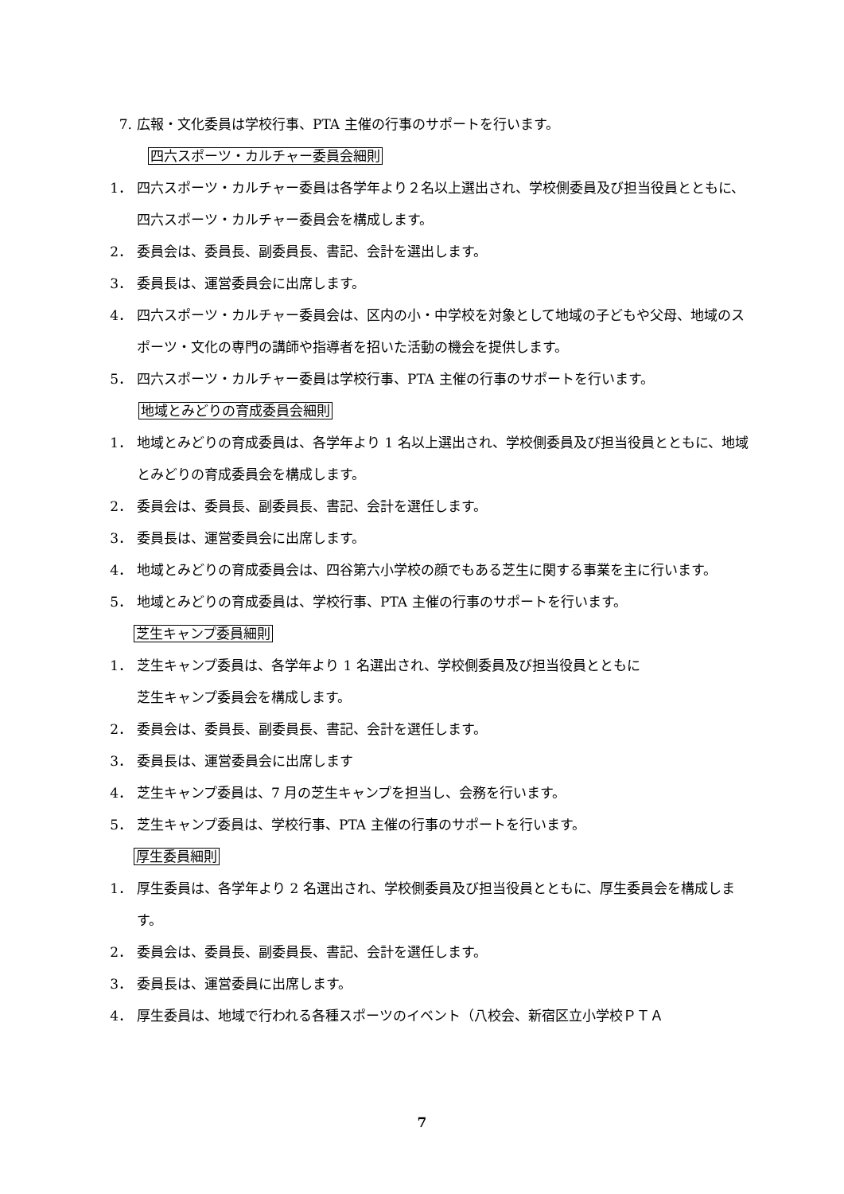7. 広報・文化委員は学校行事、PTA 主催の行事のサポートを行います。
四六スポーツ・カルチャー委員会細則
1． 四六スポーツ・カルチャー委員は各学年より２名以上選出され、学校側委員及び担当役員とともに、四六スポーツ・カルチャー委員会を構成します。
2． 委員会は、委員長、副委員長、書記、会計を選出します。
3． 委員長は、運営委員会に出席します。
4． 四六スポーツ・カルチャー委員会は、区内の小・中学校を対象として地域の子どもや父母、地域のスポーツ・文化の専門の講師や指導者を招いた活動の機会を提供します。
5． 四六スポーツ・カルチャー委員は学校行事、PTA 主催の行事のサポートを行います。
地域とみどりの育成委員会細則
1． 地域とみどりの育成委員は、各学年より 1 名以上選出され、学校側委員及び担当役員とともに、地域とみどりの育成委員会を構成します。
2． 委員会は、委員長、副委員長、書記、会計を選任します。
3． 委員長は、運営委員会に出席します。
4． 地域とみどりの育成委員会は、四谷第六小学校の顔でもある芝生に関する事業を主に行います。
5． 地域とみどりの育成委員は、学校行事、PTA 主催の行事のサポートを行います。
芝生キャンプ委員細則
1． 芝生キャンプ委員は、各学年より 1 名選出され、学校側委員及び担当役員とともに
芝生キャンプ委員会を構成します。
2． 委員会は、委員長、副委員長、書記、会計を選任します。
3． 委員長は、運営委員会に出席します
4． 芝生キャンプ委員は、7 月の芝生キャンプを担当し、会務を行います。
5． 芝生キャンプ委員は、学校行事、PTA 主催の行事のサポートを行います。
厚生委員細則
1． 厚生委員は、各学年より 2 名選出され、学校側委員及び担当役員とともに、厚生委員会を構成します。
2． 委員会は、委員長、副委員長、書記、会計を選任します。
3． 委員長は、運営委員に出席します。
4． 厚生委員は、地域で行われる各種スポーツのイベント（八校会、新宿区立小学校ＰＴＡ
7